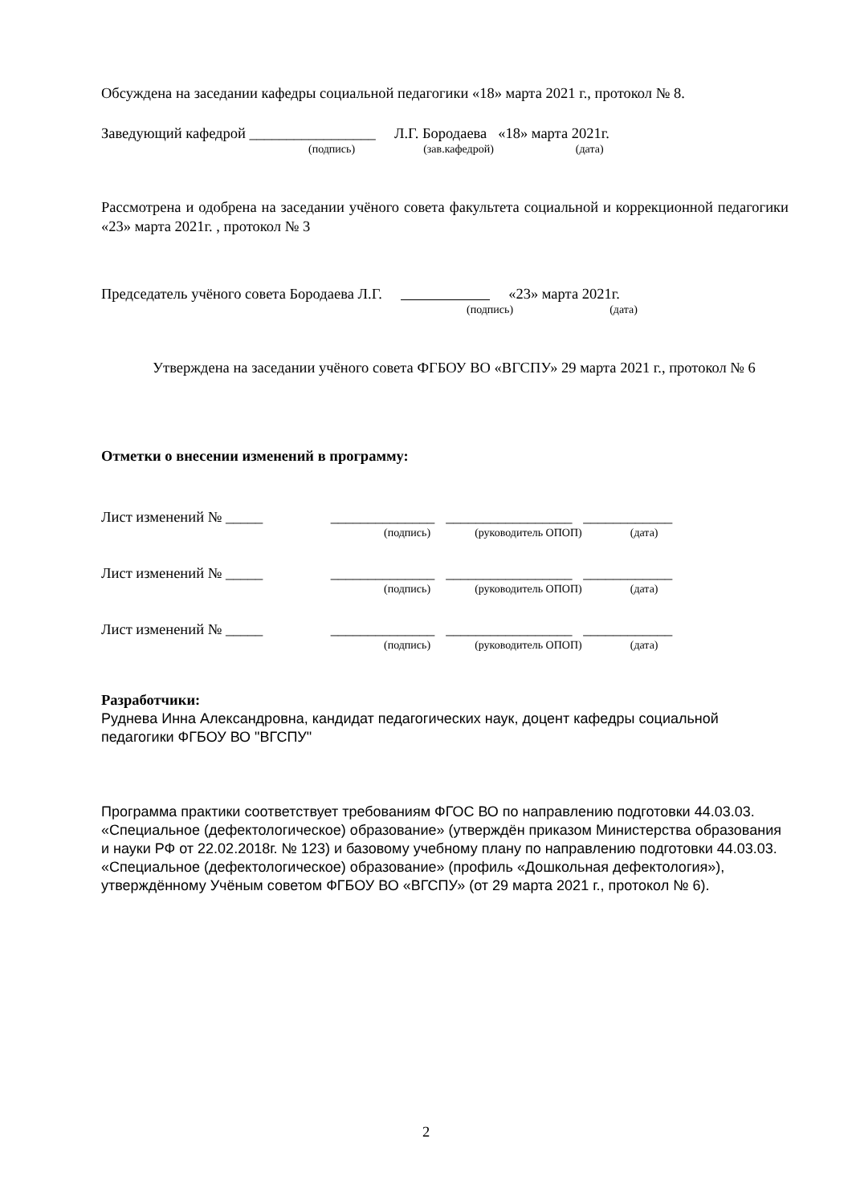Обсуждена на заседании кафедры социальной педагогики «18» марта 2021 г., протокол № 8.
Заведующий кафедрой _________________ Л.Г. Бородаева «18» марта 2021г.
(подпись) (зав.кафедрой) (дата)
Рассмотрена и одобрена на заседании учёного совета факультета социальной и коррекционной педагогики «23» марта 2021г. , протокол № 3
Председатель учёного совета Бородаева Л.Г. «23» марта 2021г.
(подпись) (дата)
Утверждена на заседании учёного совета ФГБОУ ВО «ВГСПУ» 29 марта 2021 г., протокол № 6
Отметки о внесении изменений в программу:
Лист изменений № _____ ______________ _________________ ____________
(подпись) (руководитель ОПОП) (дата)
Лист изменений № _____ ______________ _________________ ____________
(подпись) (руководитель ОПОП) (дата)
Лист изменений № _____ ______________ _________________ ____________
(подпись) (руководитель ОПОП) (дата)
Разработчики:
Руднева Инна Александровна, кандидат педагогических наук, доцент кафедры социальной педагогики ФГБОУ ВО "ВГСПУ"
Программа практики соответствует требованиям ФГОС ВО по направлению подготовки 44.03.03. «Специальное (дефектологическое) образование» (утверждён приказом Министерства образования и науки РФ от 22.02.2018г. № 123) и базовому учебному плану по направлению подготовки 44.03.03. «Специальное (дефектологическое) образование» (профиль «Дошкольная дефектология»), утверждённому Учёным советом ФГБОУ ВО «ВГСПУ» (от 29 марта 2021 г., протокол № 6).
2